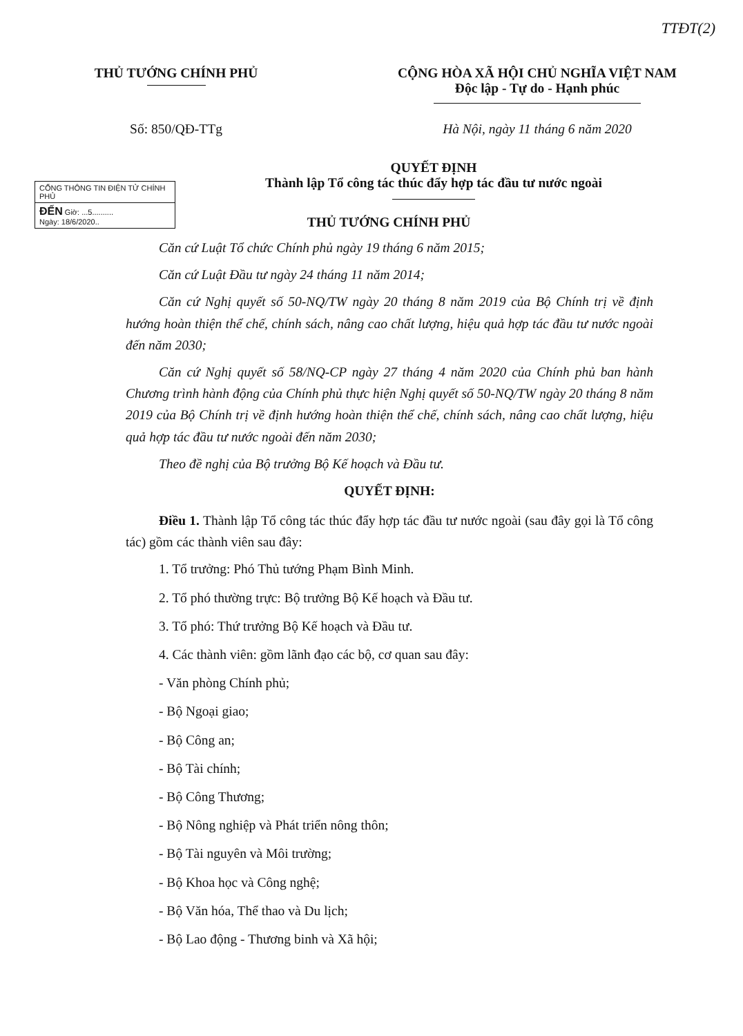TTĐT(2)
THỦ TƯỚNG CHÍNH PHỦ CỘNG HÒA XÃ HỘI CHỦ NGHĨA VIỆT NAM
Độc lập - Tự do - Hạnh phúc
Số: 850/QĐ-TTg Hà Nội, ngày 11 tháng 6 năm 2020
CỔNG THÔNG TIN ĐIỆN TỬ CHÍNH PHỦ
ĐẾN Giờ: ...5..........
Ngày: 18/6/2020..
QUYẾT ĐỊNH
Thành lập Tổ công tác thúc đẩy hợp tác đầu tư nước ngoài
THỦ TƯỚNG CHÍNH PHỦ
Căn cứ Luật Tổ chức Chính phủ ngày 19 tháng 6 năm 2015;
Căn cứ Luật Đầu tư ngày 24 tháng 11 năm 2014;
Căn cứ Nghị quyết số 50-NQ/TW ngày 20 tháng 8 năm 2019 của Bộ Chính trị về định hướng hoàn thiện thể chế, chính sách, nâng cao chất lượng, hiệu quả hợp tác đầu tư nước ngoài đến năm 2030;
Căn cứ Nghị quyết số 58/NQ-CP ngày 27 tháng 4 năm 2020 của Chính phủ ban hành Chương trình hành động của Chính phủ thực hiện Nghị quyết số 50-NQ/TW ngày 20 tháng 8 năm 2019 của Bộ Chính trị về định hướng hoàn thiện thể chế, chính sách, nâng cao chất lượng, hiệu quả hợp tác đầu tư nước ngoài đến năm 2030;
Theo đề nghị của Bộ trưởng Bộ Kế hoạch và Đầu tư.
QUYẾT ĐỊNH:
Điều 1. Thành lập Tổ công tác thúc đẩy hợp tác đầu tư nước ngoài (sau đây gọi là Tổ công tác) gồm các thành viên sau đây:
1. Tổ trưởng: Phó Thủ tướng Phạm Bình Minh.
2. Tổ phó thường trực: Bộ trưởng Bộ Kế hoạch và Đầu tư.
3. Tổ phó: Thứ trưởng Bộ Kế hoạch và Đầu tư.
4. Các thành viên: gồm lãnh đạo các bộ, cơ quan sau đây:
- Văn phòng Chính phủ;
- Bộ Ngoại giao;
- Bộ Công an;
- Bộ Tài chính;
- Bộ Công Thương;
- Bộ Nông nghiệp và Phát triển nông thôn;
- Bộ Tài nguyên và Môi trường;
- Bộ Khoa học và Công nghệ;
- Bộ Văn hóa, Thể thao và Du lịch;
- Bộ Lao động - Thương binh và Xã hội;